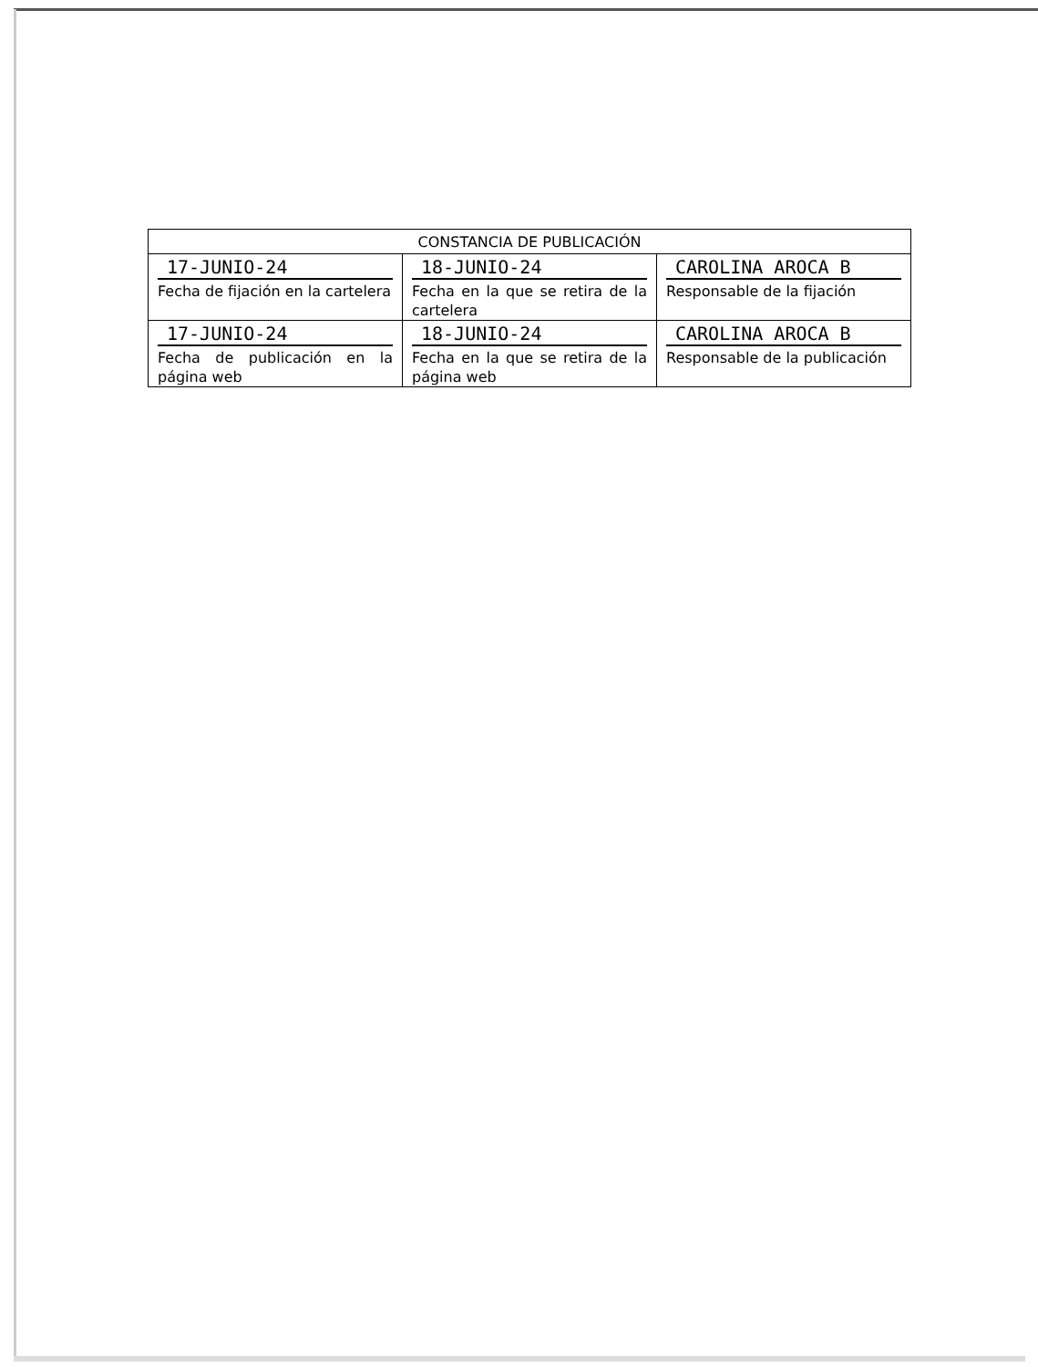| CONSTANCIA DE PUBLICACIÓN | | |
| --- | --- | --- |
| 17-JUNIO-24 Fecha de fijación en la cartelera | 18-JUNIO-24 Fecha en la que se retira de la cartelera | CAROLINA AROCA B Responsable de la fijación |
| 17-JUNIO-24 Fecha de publicación en la página web | 18-JUNIO-24 Fecha en la que se retira de la página web | CAROLINA AROCA B Responsable de la publicación |